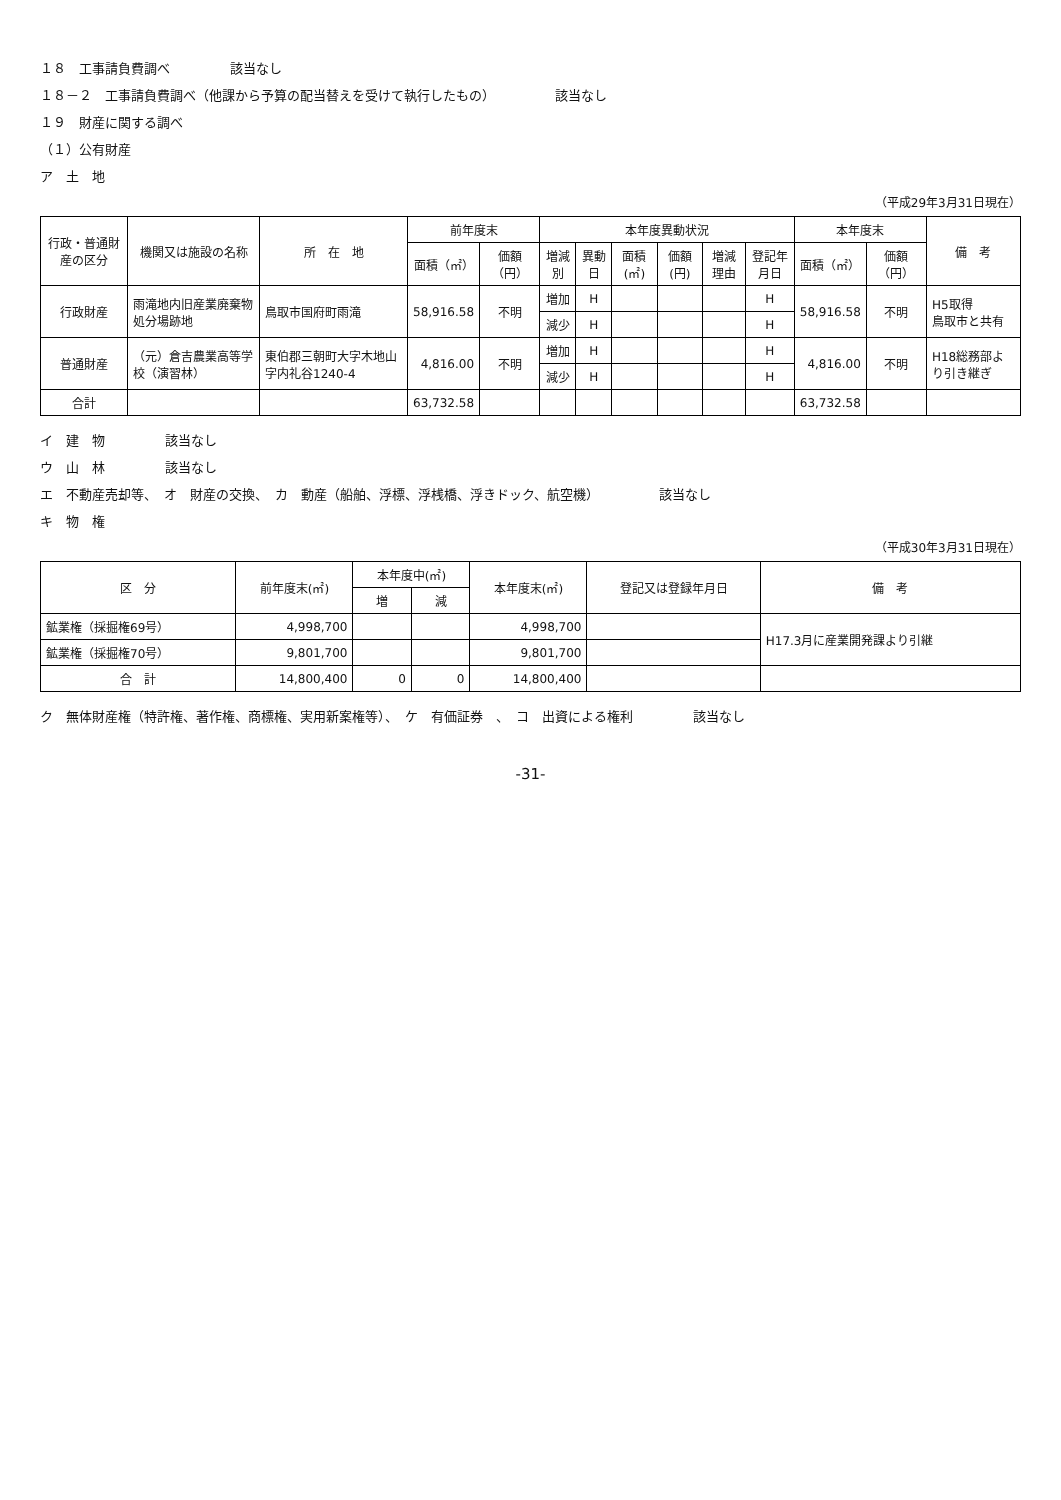１８　工事請負費調べ 該当なし
１８－２　工事請負費調べ（他課から予算の配当替えを受けて執行したもの） 該当なし
１９　財産に関する調べ
（１）公有財産
ア　土　地
（平成29年3月31日現在）
| 行政・普通財産の区分 | 機関又は施設の名称 | 所 在 地 | 前年度末 | | 本年度異動状況 | | | | | | 本年度末 | | 備 考 |
| --- | --- | --- | --- | --- | --- | --- | --- | --- | --- | --- | --- | --- | --- |
| | | | 面積（㎡） | 価額（円） | 増減別 | 異動日 | 面積(㎡) | 価額(円) | 増減理由 | 登記年月日 | 面積（㎡） | 価額（円） | |
| 行政財産 | 雨滝地内旧産業廃棄物処分場跡地 | 鳥取市国府町雨滝 | 58,916.58 | 不明 | 増加 | H | | | | H | 58,916.58 | 不明 | H5取得 鳥取市と共有 |
| | | | | | 減少 | H | | | | H | | | |
| 普通財産 | （元）倉吉農業高等学校（演習林） | 東伯郡三朝町大字木地山字内礼谷1240-4 | 4,816.00 | 不明 | 増加 | H | | | | H | 4,816.00 | 不明 | H18総務部より引き継ぎ |
| | | | | | 減少 | H | | | | H | | | |
| 合計 | | | 63,732.58 | | | | | | | | 63,732.58 | | |
イ　建　物 該当なし
ウ　山　林 該当なし
エ　不動産売却等、　オ　財産の交換、　カ　動産（船舶、浮標、浮桟橋、浮きドック、航空機） 該当なし
キ　物　権
（平成30年3月31日現在）
| 区 分 | 前年度末(㎡) | 本年度中(㎡) | | 本年度末(㎡) | 登記又は登録年月日 | 備 考 |
| --- | --- | --- | --- | --- | --- | --- |
| | | 増 | 減 | | | |
| 鉱業権（採掘権69号） | 4,998,700 | | | 4,998,700 | | H17.3月に産業開発課より引継 |
| 鉱業権（採掘権70号） | 9,801,700 | | | 9,801,700 | | |
| 合 計 | 14,800,400 | 0 | 0 | 14,800,400 | | |
ク　無体財産権（特許権、著作権、商標権、実用新案権等）、　ケ　有価証券　、　コ　出資による権利 該当なし
-31-